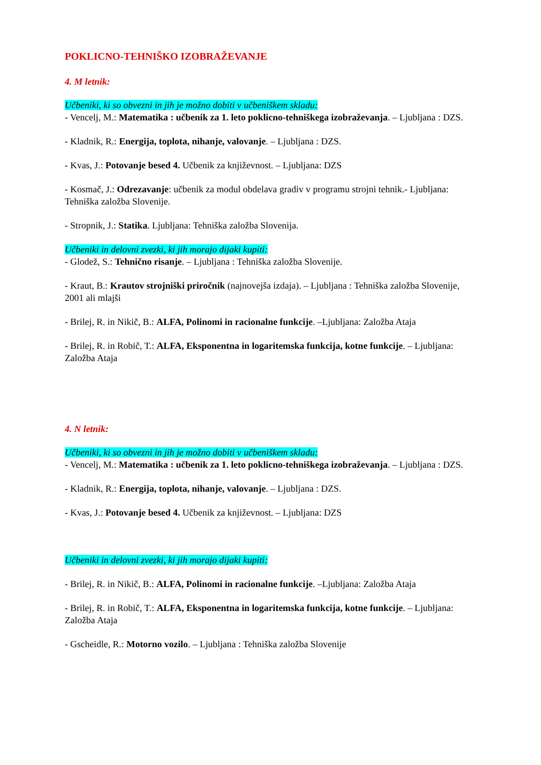POKLICNO-TEHNIŠKO IZOBRAŽEVANJE
4. M letnik:
Učbeniki, ki so obvezni in jih je možno dobiti v učbeniškem skladu:
- Vencelj, M.: Matematika : učbenik za 1. leto poklicno-tehniškega izobraževanja. – Ljubljana : DZS.
- Kladnik, R.: Energija, toplota, nihanje, valovanje. – Ljubljana : DZS.
- Kvas, J.: Potovanje besed 4. Učbenik za književnost. – Ljubljana: DZS
- Kosmač, J.: Odrezavanje: učbenik za modul obdelava gradiv v programu strojni tehnik.- Ljubljana: Tehniška založba Slovenije.
- Stropnik, J.: Statika. Ljubljana: Tehniška založba Slovenija.
Učbeniki in delovni zvezki, ki jih morajo dijaki kupiti:
- Glodež, S.: Tehnično risanje. – Ljubljana : Tehniška založba Slovenije.
- Kraut, B.: Krautov strojniški priročnik (najnovejša izdaja). – Ljubljana : Tehniška založba Slovenije, 2001 ali mlajši
- Brilej, R. in Nikič, B.: ALFA, Polinomi in racionalne funkcije. –Ljubljana: Založba Ataja
- Brilej, R. in Robič, T.: ALFA, Eksponentna in logaritemska funkcija, kotne funkcije. – Ljubljana: Založba Ataja
4. N letnik:
Učbeniki, ki so obvezni in jih je možno dobiti v učbeniškem skladu:
- Vencelj, M.: Matematika : učbenik za 1. leto poklicno-tehniškega izobraževanja. – Ljubljana : DZS.
- Kladnik, R.: Energija, toplota, nihanje, valovanje. – Ljubljana : DZS.
- Kvas, J.: Potovanje besed 4. Učbenik za književnost. – Ljubljana: DZS
Učbeniki in delovni zvezki, ki jih morajo dijaki kupiti:
- Brilej, R. in Nikič, B.: ALFA, Polinomi in racionalne funkcije. –Ljubljana: Založba Ataja
- Brilej, R. in Robič, T.: ALFA, Eksponentna in logaritemska funkcija, kotne funkcije. – Ljubljana: Založba Ataja
- Gscheidle, R.: Motorno vozilo. – Ljubljana : Tehniška založba Slovenije